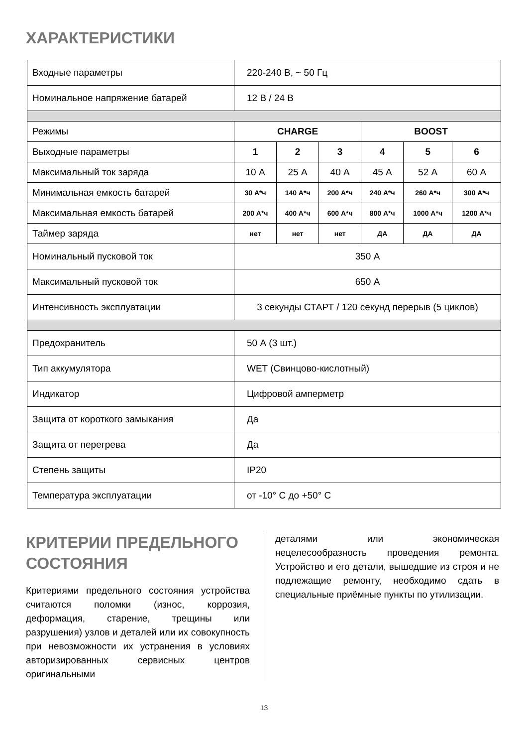ХАРАКТЕРИСТИКИ
| Входные параметры | 220-240 В, ~ 50 Гц | | | | | |
| Номинальное напряжение батарей | 12 В / 24 В | | | | | |
| Режимы | CHARGE | | | BOOST | | |
| Выходные параметры | 1 | 2 | 3 | 4 | 5 | 6 |
| Максимальный ток заряда | 10 А | 25 А | 40 А | 45 А | 52 А | 60 А |
| Минимальная емкость батарей | 30 А*ч | 140 А*ч | 200 А*ч | 240 А*ч | 260 А*ч | 300 А*ч |
| Максимальная емкость батарей | 200 А*ч | 400 А*ч | 600 А*ч | 800 А*ч | 1000 А*ч | 1200 А*ч |
| Таймер заряда | нет | нет | нет | ДА | ДА | ДА |
| Номинальный пусковой ток | 350 А | | | | | |
| Максимальный пусковой ток | 650 А | | | | | |
| Интенсивность эксплуатации | 3 секунды СТАРТ / 120 секунд перерыв (5 циклов) | | | | | |
| Предохранитель | 50 А (3 шт.) | | | | | |
| Тип аккумулятора | WET (Свинцово-кислотный) | | | | | |
| Индикатор | Цифровой амперметр | | | | | |
| Защита от короткого замыкания | Да | | | | | |
| Защита от перегрева | Да | | | | | |
| Степень защиты | IP20 | | | | | |
| Температура эксплуатации | от -10° С до +50° С | | | | | |
КРИТЕРИИ ПРЕДЕЛЬНОГО СОСТОЯНИЯ
Критериями предельного состояния устройства считаются поломки (износ, коррозия, деформация, старение, трещины или разрушения) узлов и деталей или их совокупность при невозможности их устранения в условиях авторизированных сервисных центров оригинальными
деталями или экономическая нецелесообразность проведения ремонта. Устройство и его детали, вышедшие из строя и не подлежащие ремонту, необходимо сдать в специальные приёмные пункты по утилизации.
13